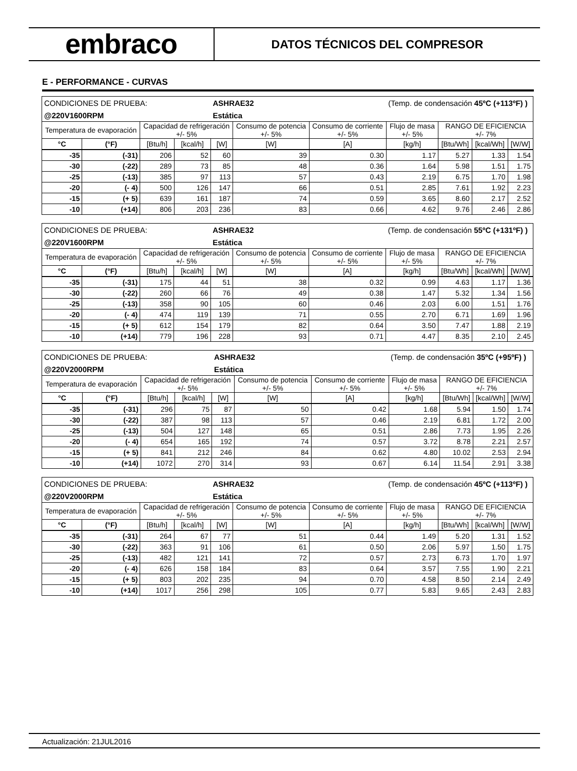embraco
DATOS TÉCNICOS DEL COMPRESOR
E - PERFORMANCE - CURVAS
| CONDICIONES DE PRUEBA: | | | | ASHRAE32 | | | (Temp. de condensación 45ºC (+113ºF) ) | | | |
| @220V1600RPM | | | | Estática | | | | | | |
| Temperatura de evaporación | | Capacidad de refrigeración +/- 5% | | | Consumo de potencia +/- 5% | Consumo de corriente +/- 5% | Flujo de masa +/- 5% | RANGO DE EFICIENCIA +/- 7% | | |
| °C | (°F) | [Btu/h] | [kcal/h] | [W] | [W] | [A] | [kg/h] | [Btu/Wh] | [kcal/Wh] | [W/W] |
| -35 | (-31) | 206 | 52 | 60 | 39 | 0.30 | 1.17 | 5.27 | 1.33 | 1.54 |
| -30 | (-22) | 289 | 73 | 85 | 48 | 0.36 | 1.64 | 5.98 | 1.51 | 1.75 |
| -25 | (-13) | 385 | 97 | 113 | 57 | 0.43 | 2.19 | 6.75 | 1.70 | 1.98 |
| -20 | (- 4) | 500 | 126 | 147 | 66 | 0.51 | 2.85 | 7.61 | 1.92 | 2.23 |
| -15 | (+ 5) | 639 | 161 | 187 | 74 | 0.59 | 3.65 | 8.60 | 2.17 | 2.52 |
| -10 | (+14) | 806 | 203 | 236 | 83 | 0.66 | 4.62 | 9.76 | 2.46 | 2.86 |
| CONDICIONES DE PRUEBA: | | | | ASHRAE32 | | | (Temp. de condensación 55ºC (+131ºF) ) | | | |
| @220V1600RPM | | | | Estática | | | | | | |
| Temperatura de evaporación | | Capacidad de refrigeración +/- 5% | | | Consumo de potencia +/- 5% | Consumo de corriente +/- 5% | Flujo de masa +/- 5% | RANGO DE EFICIENCIA +/- 7% | | |
| °C | (°F) | [Btu/h] | [kcal/h] | [W] | [W] | [A] | [kg/h] | [Btu/Wh] | [kcal/Wh] | [W/W] |
| -35 | (-31) | 175 | 44 | 51 | 38 | 0.32 | 0.99 | 4.63 | 1.17 | 1.36 |
| -30 | (-22) | 260 | 66 | 76 | 49 | 0.38 | 1.47 | 5.32 | 1.34 | 1.56 |
| -25 | (-13) | 358 | 90 | 105 | 60 | 0.46 | 2.03 | 6.00 | 1.51 | 1.76 |
| -20 | (- 4) | 474 | 119 | 139 | 71 | 0.55 | 2.70 | 6.71 | 1.69 | 1.96 |
| -15 | (+ 5) | 612 | 154 | 179 | 82 | 0.64 | 3.50 | 7.47 | 1.88 | 2.19 |
| -10 | (+14) | 779 | 196 | 228 | 93 | 0.71 | 4.47 | 8.35 | 2.10 | 2.45 |
| CONDICIONES DE PRUEBA: | | | | ASHRAE32 | | | (Temp. de condensación 35ºC (+95ºF) ) | | | |
| @220V2000RPM | | | | Estática | | | | | | |
| Temperatura de evaporación | | Capacidad de refrigeración +/- 5% | | | Consumo de potencia +/- 5% | Consumo de corriente +/- 5% | Flujo de masa +/- 5% | RANGO DE EFICIENCIA +/- 7% | | |
| °C | (°F) | [Btu/h] | [kcal/h] | [W] | [W] | [A] | [kg/h] | [Btu/Wh] | [kcal/Wh] | [W/W] |
| -35 | (-31) | 296 | 75 | 87 | 50 | 0.42 | 1.68 | 5.94 | 1.50 | 1.74 |
| -30 | (-22) | 387 | 98 | 113 | 57 | 0.46 | 2.19 | 6.81 | 1.72 | 2.00 |
| -25 | (-13) | 504 | 127 | 148 | 65 | 0.51 | 2.86 | 7.73 | 1.95 | 2.26 |
| -20 | (- 4) | 654 | 165 | 192 | 74 | 0.57 | 3.72 | 8.78 | 2.21 | 2.57 |
| -15 | (+ 5) | 841 | 212 | 246 | 84 | 0.62 | 4.80 | 10.02 | 2.53 | 2.94 |
| -10 | (+14) | 1072 | 270 | 314 | 93 | 0.67 | 6.14 | 11.54 | 2.91 | 3.38 |
| CONDICIONES DE PRUEBA: | | | | ASHRAE32 | | | (Temp. de condensación 45ºC (+113ºF) ) | | | |
| @220V2000RPM | | | | Estática | | | | | | |
| Temperatura de evaporación | | Capacidad de refrigeración +/- 5% | | | Consumo de potencia +/- 5% | Consumo de corriente +/- 5% | Flujo de masa +/- 5% | RANGO DE EFICIENCIA +/- 7% | | |
| °C | (°F) | [Btu/h] | [kcal/h] | [W] | [W] | [A] | [kg/h] | [Btu/Wh] | [kcal/Wh] | [W/W] |
| -35 | (-31) | 264 | 67 | 77 | 51 | 0.44 | 1.49 | 5.20 | 1.31 | 1.52 |
| -30 | (-22) | 363 | 91 | 106 | 61 | 0.50 | 2.06 | 5.97 | 1.50 | 1.75 |
| -25 | (-13) | 482 | 121 | 141 | 72 | 0.57 | 2.73 | 6.73 | 1.70 | 1.97 |
| -20 | (- 4) | 626 | 158 | 184 | 83 | 0.64 | 3.57 | 7.55 | 1.90 | 2.21 |
| -15 | (+ 5) | 803 | 202 | 235 | 94 | 0.70 | 4.58 | 8.50 | 2.14 | 2.49 |
| -10 | (+14) | 1017 | 256 | 298 | 105 | 0.77 | 5.83 | 9.65 | 2.43 | 2.83 |
Actualización: 21JUL2016